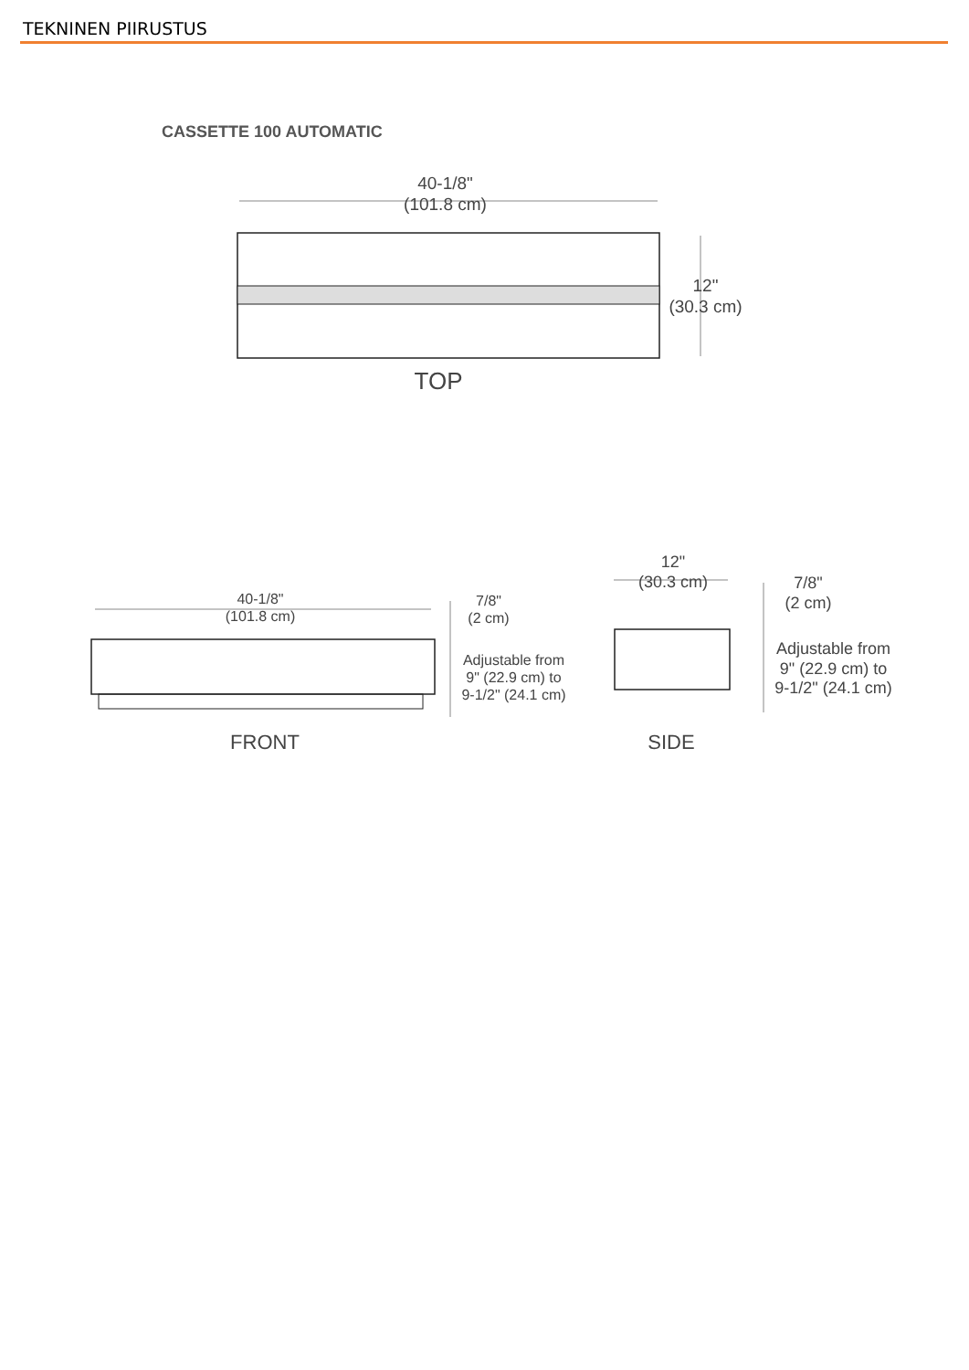TEKNINEN PIIRUSTUS
CASSETTE 100 AUTOMATIC
40-1/8"
(101.8 cm)
12"
(30.3 cm)
TOP
40-1/8"
(101.8 cm)
7/8"
(2 cm)
Adjustable from
9" (22.9 cm) to
9-1/2" (24.1 cm)
FRONT
12"
(30.3 cm)
7/8"
(2 cm)
Adjustable from
9" (22.9 cm) to
9-1/2" (24.1 cm)
SIDE